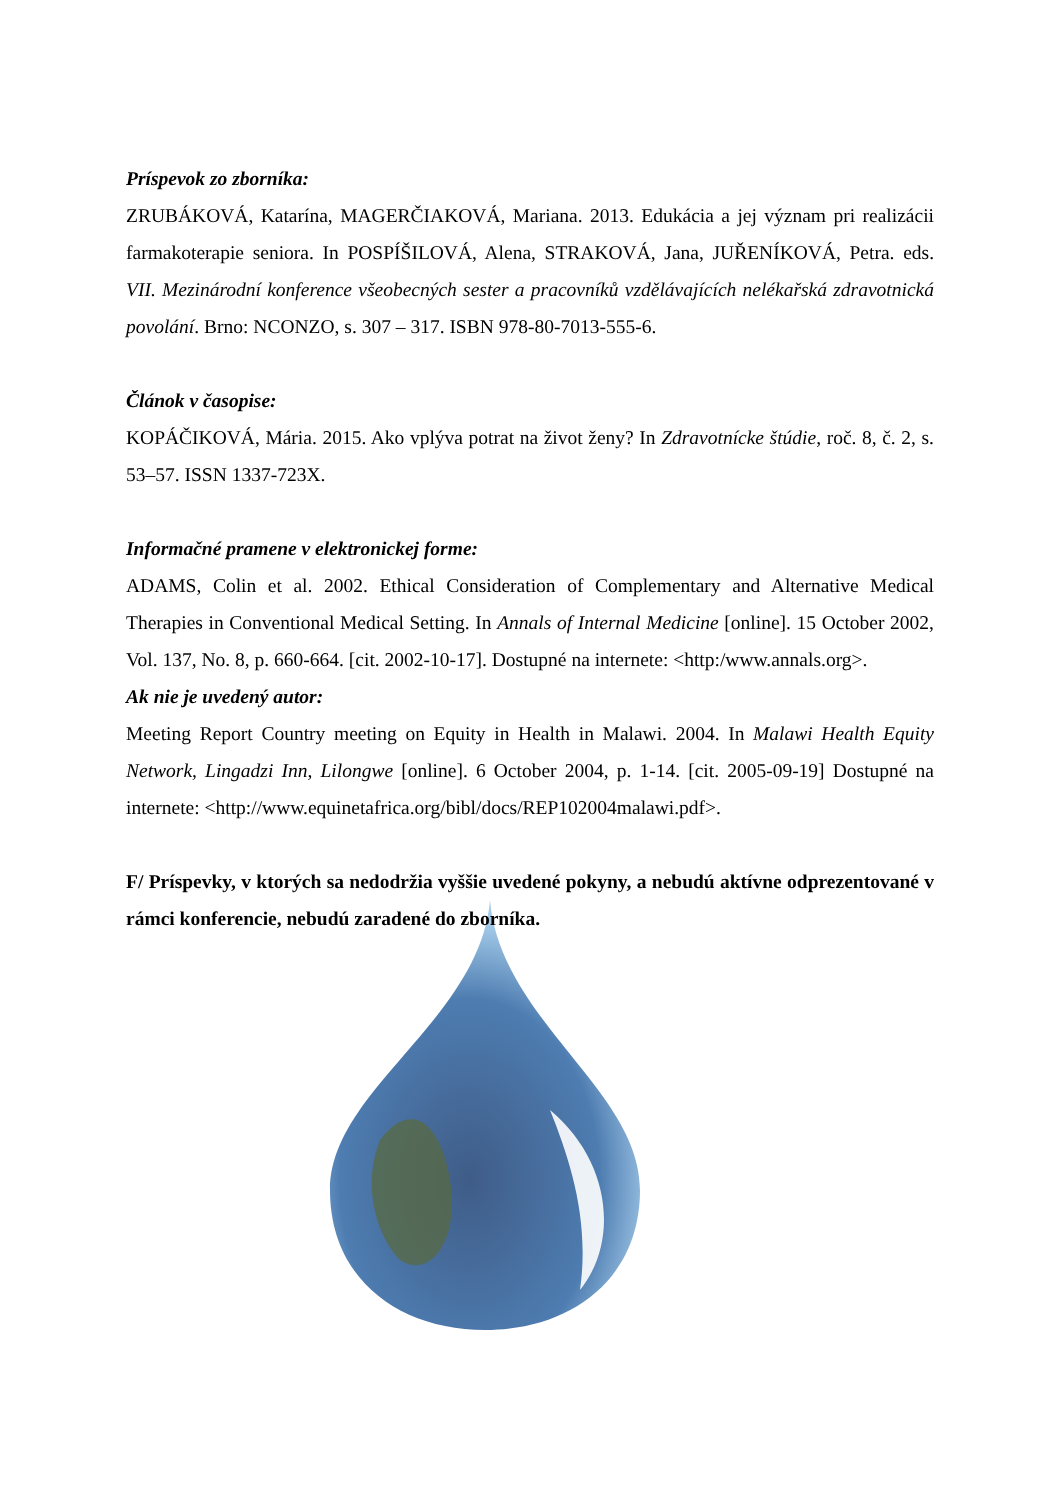Príspevok zo zborníka:
ZRUBÁKOVÁ, Katarína, MAGERČIAKOVÁ, Mariana. 2013. Edukácia a jej význam pri realizácii farmakoterapie seniora. In POSPÍŠILOVÁ, Alena, STRAKOVÁ, Jana, JUŘENÍKOVÁ, Petra. eds. VII. Mezinárodní konference všeobecných sester a pracovníků vzdělávajících nelékařská zdravotnická povolání. Brno: NCONZO, s. 307 – 317. ISBN 978-80-7013-555-6.
Článok v časopise:
KOPÁČIKOVÁ, Mária. 2015. Ako vplýva potrat na život ženy? In Zdravotnícke štúdie, roč. 8, č. 2, s. 53–57. ISSN 1337-723X.
Informačné pramene v elektronickej forme:
ADAMS, Colin et al. 2002. Ethical Consideration of Complementary and Alternative Medical Therapies in Conventional Medical Setting. In Annals of Internal Medicine [online]. 15 October 2002, Vol. 137, No. 8, p. 660-664. [cit. 2002-10-17]. Dostupné na internete: <http:/www.annals.org>.
Ak nie je uvedený autor:
Meeting Report Country meeting on Equity in Health in Malawi. 2004. In Malawi Health Equity Network, Lingadzi Inn, Lilongwe [online]. 6 October 2004, p. 1-14. [cit. 2005-09-19] Dostupné na internete: <http://www.equinetafrica.org/bibl/docs/REP102004malawi.pdf>.
F/ Príspevky, v ktorých sa nedodržia vyššie uvedené pokyny, a nebudú aktívne odprezentované v rámci konferencie, nebudú zaradené do zborníka.